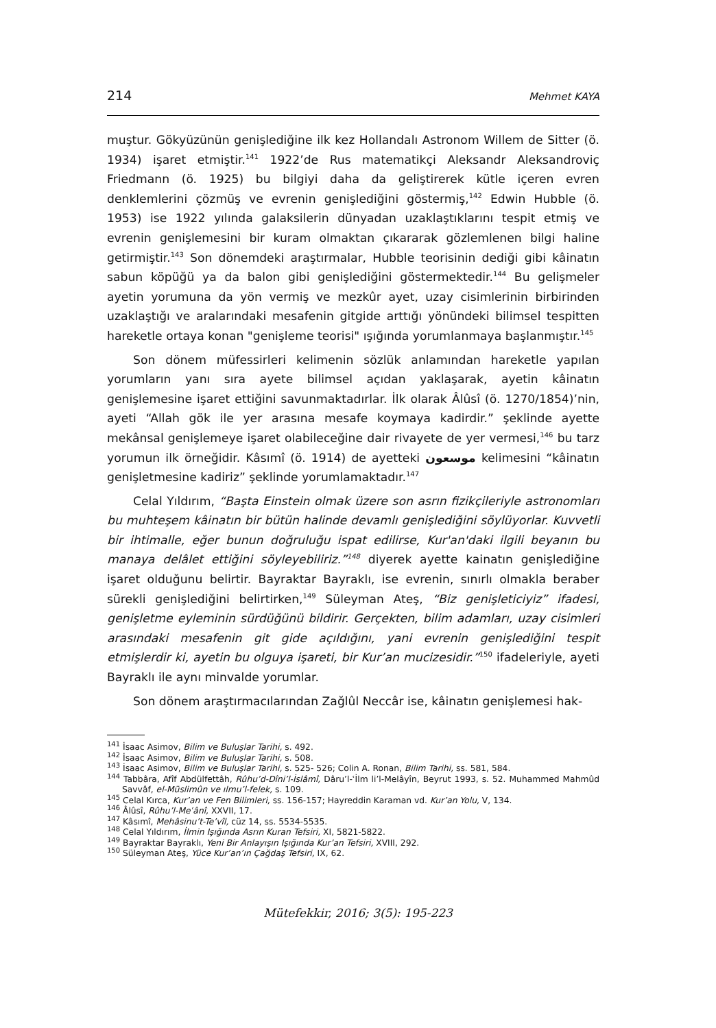214 Mehmet KAYA
muştur. Gökyüzünün genişlediğine ilk kez Hollandalı Astronom Willem de Sitter (ö. 1934) işaret etmiştir.<sup>141</sup> 1922’de Rus matematikçi Aleksandr Aleksandroviç Friedmann (ö. 1925) bu bilgiyi daha da geliştirerek kütle içeren evren denklemlerini çözmüş ve evrenin genişlediğini göstermiş,<sup>142</sup> Edwin Hubble (ö. 1953) ise 1922 yılında galaksilerin dünyadan uzaklaştıklarını tespit etmiş ve evrenin genişlemesini bir kuram olmaktan çıkararak gözlemlenen bilgi haline getirmiştir.<sup>143</sup> Son dönemdeki araştırmalar, Hubble teorisinin dediği gibi kâinatın sabun köpüğü ya da balon gibi genişlediğini göstermektedir.<sup>144</sup> Bu gelişmeler ayetin yorumuna da yön vermiş ve mezkûr ayet, uzay cisimlerinin birbirinden uzaklaştığı ve aralarındaki mesafenin gitgide arttığı yönündeki bilimsel tespitten hareketle ortaya konan "genişleme teorisi" ışığında yorumlanmaya başlanmıştır.<sup>145</sup>
Son dönem müfessirleri kelimenin sözlük anlamından hareketle yapılan yorumların yanı sıra ayete bilimsel açıdan yaklaşarak, ayetin kâinatın genişlemesine işaret ettiğini savunmaktadırlar. İlk olarak Âlûsî (ö. 1270/1854)’nin, ayeti “Allah gök ile yer arasına mesafe koymaya kadirdir.” şeklinde ayette mekânsal genişlemeye işaret olabileceğine dair rivayete de yer vermesi,<sup>146</sup> bu tarz yorumun ilk örneğidir. Kâsımî (ö. 1914) de ayetteki موسعون kelimesini “kâinatın genişletmesine kadiriz” şeklinde yorumlamaktadır.<sup>147</sup>
Celal Yıldırım, “Başta Einstein olmak üzere son asrın fizikçileriyle astronomları bu muhteşem kâinatın bir bütün halinde devamlı genişlediğini söylüyorlar. Kuvvetli bir ihtimalle, eğer bunun doğruluğu ispat edilirse, Kur'an'daki ilgili beyanın bu manaya delâlet ettiğini söyleyebiliriz.”<sup>148</sup> diyerek ayette kainatın genişlediğine işaret olduğunu belirtir. Bayraktar Bayraklı, ise evrenin, sınırlı olmakla beraber sürekli genişlediğini belirtirken,<sup>149</sup> Süleyman Ateş, “Biz genişleticiyiz” ifadesi, genişletme eyleminin sürdüğünü bildirir. Gerçekten, bilim adamları, uzay cisimleri arasındaki mesafenin git gide açıldığını, yani evrenin genişlediğini tespit etmişlerdir ki, ayetin bu olguya işareti, bir Kur’an mucizesidir.”<sup>150</sup> ifadeleriyle, ayeti Bayraklı ile aynı minvalde yorumlar.
Son dönem araştırmacılarından Zağlûl Neccâr ise, kâinatın genişlemesi hak-
<sup>141</sup> İsaac Asimov, Bilim ve Buluşlar Tarihi, s. 492.
<sup>142</sup> İsaac Asimov, Bilim ve Buluşlar Tarihi, s. 508.
<sup>143</sup> İsaac Asimov, Bilim ve Buluşlar Tarihi, s. 525- 526; Colin A. Ronan, Bilim Tarihi, ss. 581, 584.
<sup>144</sup> Tabbâra, Afîf Abdülfettâh, Rûhu’d-Dîni’l-İslâmî, Dâru’l-ʿİlm li’l-Melâyîn, Beyrut 1993, s. 52. Muhammed Mahmûd Savvâf, el-Müslimûn ve ılmu’l-felek, s. 109.
<sup>145</sup> Celal Kırca, Kur’an ve Fen Bilimleri, ss. 156-157; Hayreddin Karaman vd. Kur’an Yolu, V, 134.
<sup>146</sup> Âlûsî, Rûhu’l-Meʿânî, XXVII, 17.
<sup>147</sup> Kâsımî, Mehâsinu’t-Te’vîl, cüz 14, ss. 5534-5535.
<sup>148</sup> Celal Yıldırım, İlmin Işığında Asrın Kuran Tefsiri, XI, 5821-5822.
<sup>149</sup> Bayraktar Bayraklı, Yeni Bir Anlayışın Işığında Kur’an Tefsiri, XVIII, 292.
<sup>150</sup> Süleyman Ateş, Yüce Kur’an’ın Çağdaş Tefsiri, IX, 62.
Mütefekkir, 2016; 3(5): 195-223